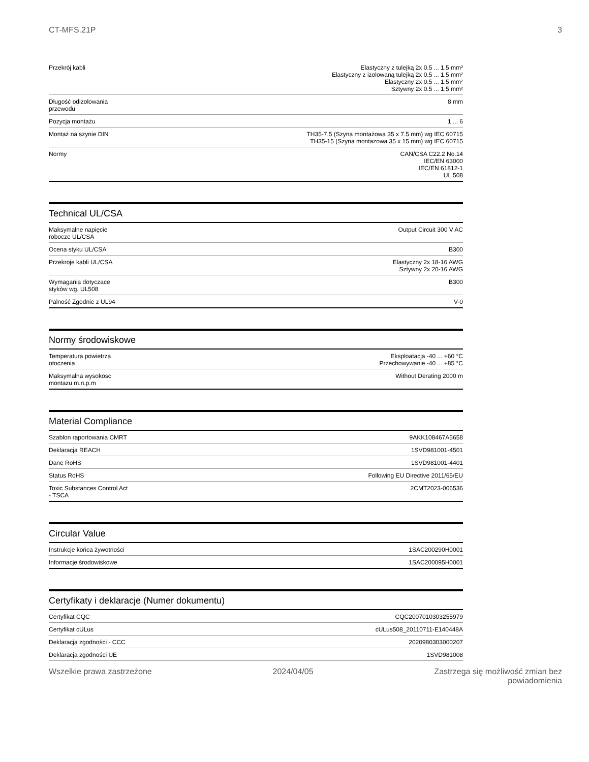CT-MFS.21P 3
| Przekrój kabli | Elastyczny z tulejką 2x 0.5 ... 1.5 mm² Elastyczny z izolowaną tulejką 2x 0.5 ... 1.5 mm² Elastyczny 2x 0.5 ... 1.5 mm² Sztywny 2x 0.5 ... 1.5 mm² |
| Długość odizolowania przewodu | 8 mm |
| Pozycja montażu | 1 ... 6 |
| Montaż na szynie DIN | TH35-7.5 (Szyna montażowa 35 x 7.5 mm) wg IEC 60715 TH35-15 (Szyna montazowa 35 x 15 mm) wg IEC 60715 |
| Normy | CAN/CSA C22.2 No.14 IEC/EN 63000 IEC/EN 61812-1 UL 508 |
Technical UL/CSA
| Maksymalne napięcie robocze UL/CSA | Output Circuit 300 V AC |
| Ocena styku UL/CSA | B300 |
| Przekroje kabli UL/CSA | Elastyczny 2x 18-16 AWG Sztywny 2x 20-16 AWG |
| Wymagania dotyczace styków wg. UL508 | B300 |
| Palność Zgodnie z UL94 | V-0 |
Normy środowiskowe
| Temperatura powietrza otoczenia | Eksploatacja -40 ... +60 °C Przechowywanie -40 ... +85 °C |
| Maksymalna wysokosc montazu m.n.p.m | Without Derating 2000 m |
Material Compliance
| Szablon raportowania CMRT | 9AKK108467A5658 |
| Deklaracja REACH | 1SVD981001-4501 |
| Dane RoHS | 1SVD981001-4401 |
| Status RoHS | Following EU Directive 2011/65/EU |
| Toxic Substances Control Act - TSCA | 2CMT2023-006536 |
Circular Value
| Instrukcje końca żywotności | 1SAC200290H0001 |
| Informacje środowiskowe | 1SAC200095H0001 |
Certyfikaty i deklaracje (Numer dokumentu)
| Certyfikat CQC | CQC2007010303255979 |
| Certyfikat cULus | cULus508_20110711-E140448A |
| Deklaracja zgodności - CCC | 2020980303000207 |
| Deklaracja zgodności UE | 1SVD981008 |
Wszelkie prawa zastrzeżone 2024/04/05 Zastrzega się możliwość zmian bez
powiadomienia